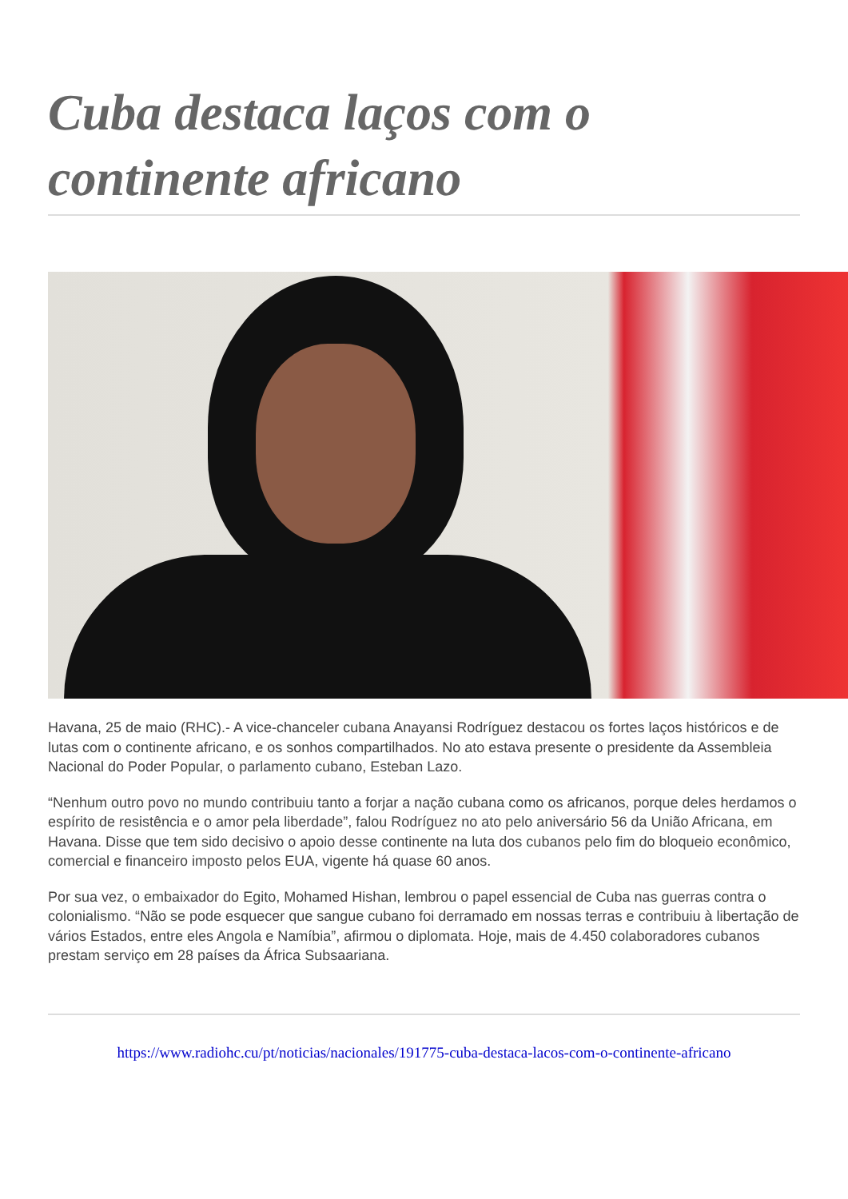Cuba destaca laços com o continente africano
Havana, 25 de maio (RHC).- A vice-chanceler cubana Anayansi Rodríguez destacou os fortes laços históricos e de lutas com o continente africano, e os sonhos compartilhados. No ato estava presente o presidente da Assembleia Nacional do Poder Popular, o parlamento cubano, Esteban Lazo.
“Nenhum outro povo no mundo contribuiu tanto a forjar a nação cubana como os africanos, porque deles herdamos o espírito de resistência e o amor pela liberdade”, falou Rodríguez no ato pelo aniversário 56 da União Africana, em Havana. Disse que tem sido decisivo o apoio desse continente na luta dos cubanos pelo fim do bloqueio econômico, comercial e financeiro imposto pelos EUA, vigente há quase 60 anos.
Por sua vez, o embaixador do Egito, Mohamed Hishan, lembrou o papel essencial de Cuba nas guerras contra o colonialismo. “Não se pode esquecer que sangue cubano foi derramado em nossas terras e contribuiu à libertação de vários Estados, entre eles Angola e Namíbia”, afirmou o diplomata. Hoje, mais de 4.450 colaboradores cubanos prestam serviço em 28 países da África Subsaariana.
https://www.radiohc.cu/pt/noticias/nacionales/191775-cuba-destaca-lacos-com-o-continente-africano